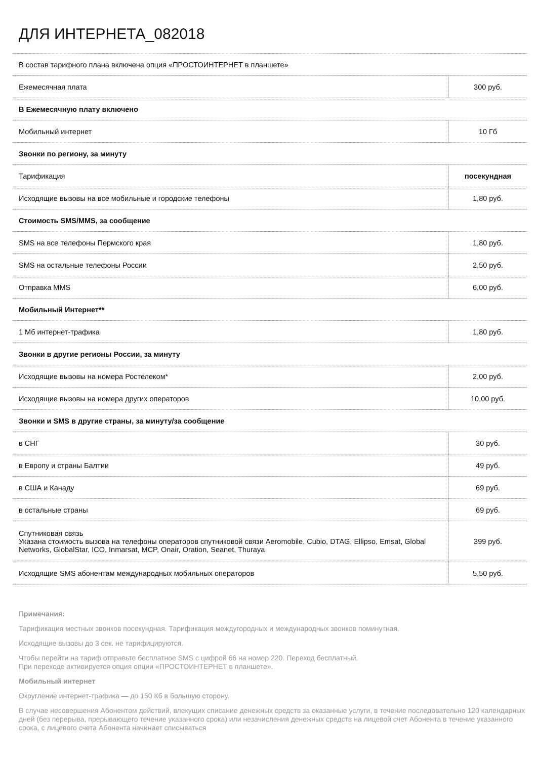ДЛЯ ИНТЕРНЕТА_082018
| В состав тарифного плана включена опция «ПРОСТОИНТЕРНЕТ в планшете» | |
| Ежемесячная плата | 300 руб. |
| В Ежемесячную плату включено | |
| Мобильный интернет | 10 Гб |
| Звонки по региону, за минуту | |
| Тарификация | посекундная |
| Исходящие вызовы на все мобильные и городские телефоны | 1,80 руб. |
| Стоимость SMS/MMS, за сообщение | |
| SMS на все телефоны Пермского края | 1,80 руб. |
| SMS на остальные телефоны России | 2,50 руб. |
| Отправка MMS | 6,00 руб. |
| Мобильный Интернет** | |
| 1 Мб интернет-трафика | 1,80 руб. |
| Звонки в другие регионы России, за минуту | |
| Исходящие вызовы на номера Ростелеком* | 2,00 руб. |
| Исходящие вызовы на номера других операторов | 10,00 руб. |
| Звонки и SMS в другие страны, за минуту/за сообщение | |
| в СНГ | 30 руб. |
| в Европу и страны Балтии | 49 руб. |
| в США и Канаду | 69 руб. |
| в остальные страны | 69 руб. |
| Спутниковая связь Указана стоимость вызова на телефоны операторов спутниковой связи Aeromobile, Cubio, DTAG, Ellipso, Emsat, Global Networks, GlobalStar, ICO, Inmarsat, MCP, Onair, Oration, Seanet, Thuraya | 399 руб. |
| Исходящие SMS абонентам международных мобильных операторов | 5,50 руб. |
Примечания:
Тарификация местных звонков посекундная. Тарификация междугородных и международных звонков поминутная.
Исходящие вызовы до 3 сек. не тарифицируются.
Чтобы перейти на тариф отправьте бесплатное SMS с цифрой 66 на номер 220. Переход бесплатный.
При переходе активируется опция опции «ПРОСТОИНТЕРНЕТ в планшете».
Мобильный интернет
Округление интернет-трафика — до 150 Кб в большую сторону.
В случае несовершения Абонентом действий, влекущих списание денежных средств за оказанные услуги, в течение последовательно 120 календарных дней (без перерыва, прерывающего течение указанного срока) или незачисления денежных средств на лицевой счет Абонента в течение указанного срока, с лицевого счета Абонента начинает списываться